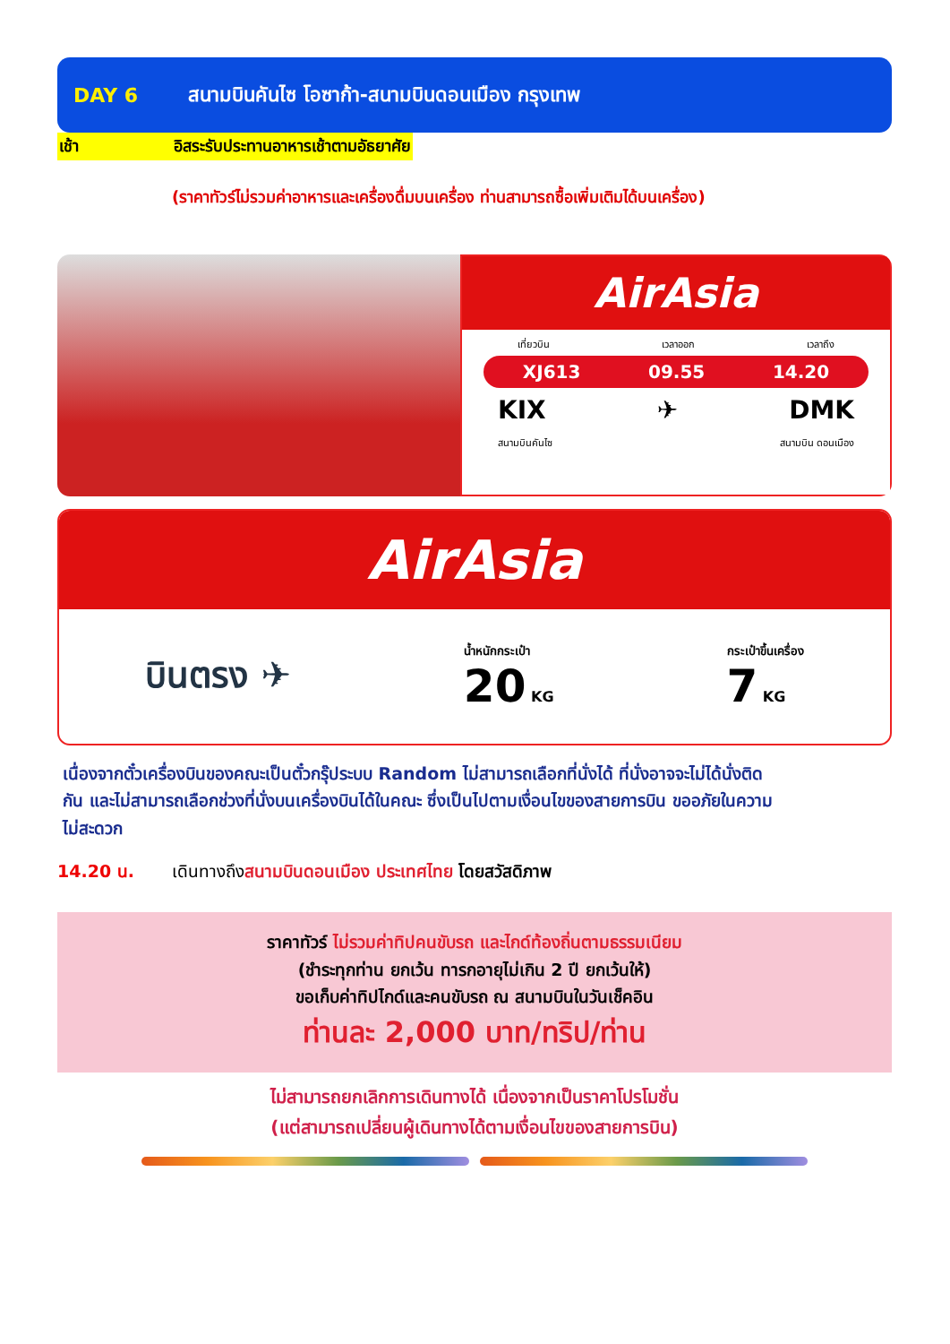DAY 6 สนามบินคันไซ โอซาก้า-สนามบินดอนเมือง กรุงเทพ
เช้า อิสระรับประทานอาหารเช้าตามอัธยาศัย
(ราคาทัวร์ไม่รวมค่าอาหารและเครื่องดื่มบนเครื่อง ท่านสามารถซื้อเพิ่มเติมได้บนเครื่อง)
AirAsia
เที่ยวบิน เวลาออก เวลาถึง
XJ613 09.55 14.20
KIX ✈ DMK
สนามบินคันไซ สนามบิน ดอนเมือง
AirAsia
บินตรง ✈ น้ำหนักกระเป๋า
20 KG กระเป๋าขึ้นเครื่อง
7 KG
เนื่องจากตั๋วเครื่องบินของคณะเป็นตั๋วกรุ๊ประบบ Random ไม่สามารถเลือกที่นั่งได้ ที่นั่งอาจจะไม่ได้นั่งติดกัน และไม่สามารถเลือกช่วงที่นั่งบนเครื่องบินได้ในคณะ ซึ่งเป็นไปตามเงื่อนไขของสายการบิน ขออภัยในความไม่สะดวก
14.20 น. เดินทางถึงสนามบินดอนเมือง ประเทศไทย โดยสวัสดิภาพ
ราคาทัวร์ ไม่รวมค่าทิปคนขับรถ และไกด์ท้องถิ่นตามธรรมเนียม
(ชำระทุกท่าน ยกเว้น ทารกอายุไม่เกิน 2 ปี ยกเว้นให้)
ขอเก็บค่าทิปไกด์และคนขับรถ ณ สนามบินในวันเช็คอิน
ท่านละ 2,000 บาท/ทริป/ท่าน
ไม่สามารถยกเลิกการเดินทางได้ เนื่องจากเป็นราคาโปรโมชั่น
(แต่สามารถเปลี่ยนผู้เดินทางได้ตามเงื่อนไขของสายการบิน)